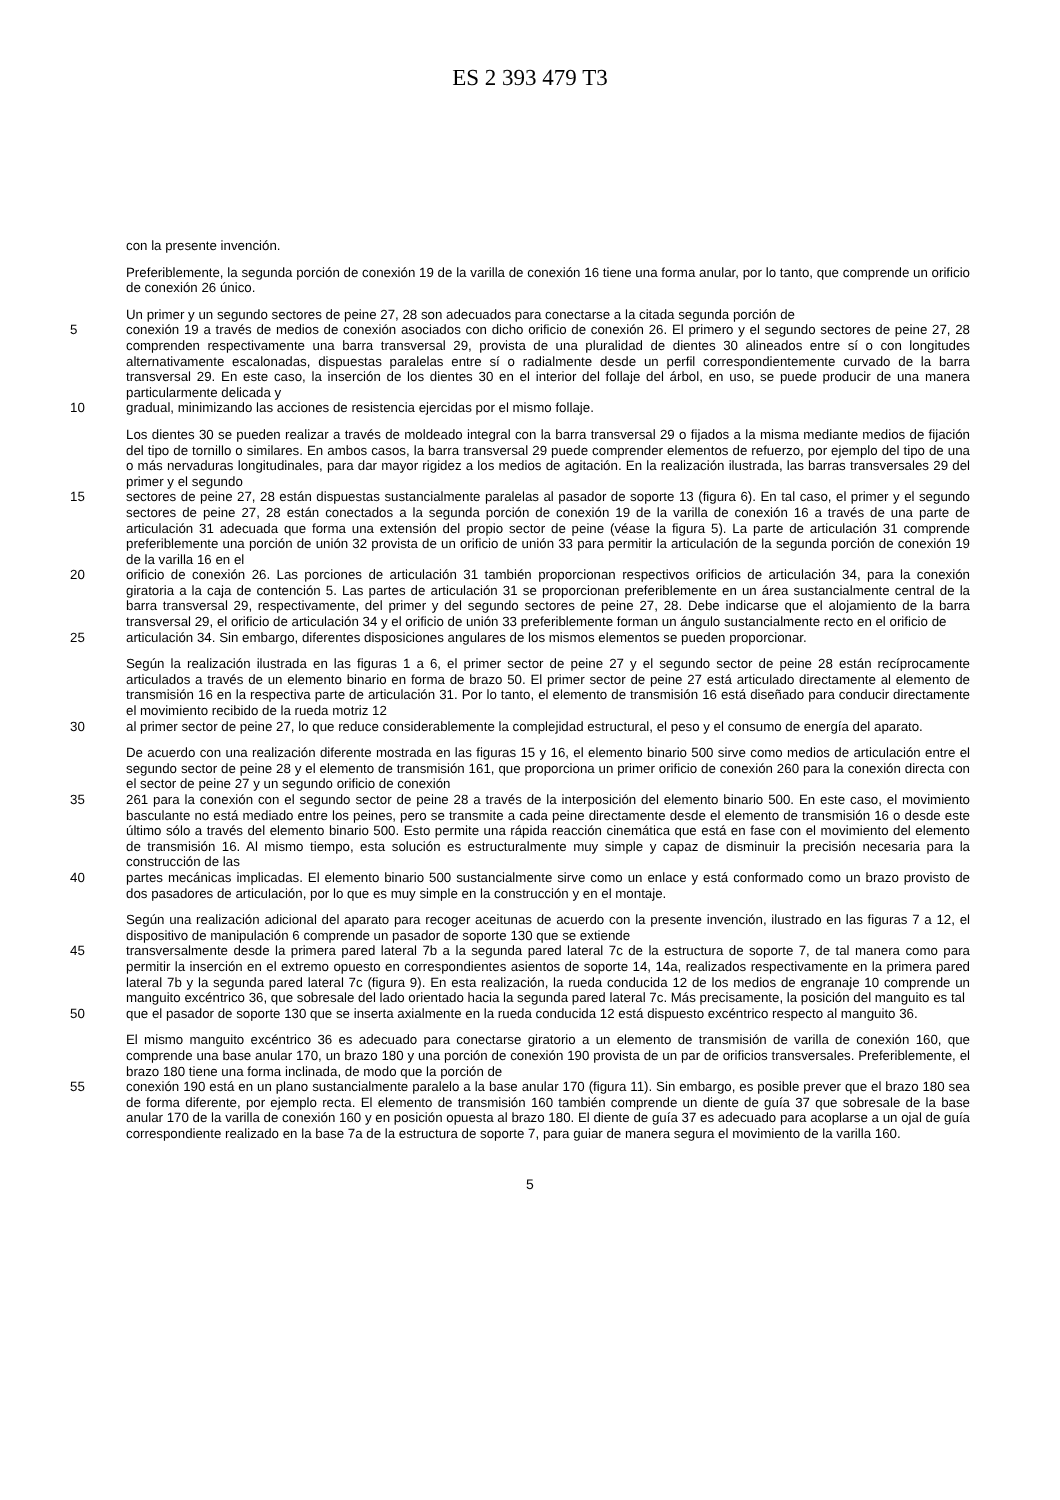ES 2 393 479 T3
con la presente invención.
Preferiblemente, la segunda porción de conexión 19 de la varilla de conexión 16 tiene una forma anular, por lo tanto, que comprende un orificio de conexión 26 único.
Un primer y un segundo sectores de peine 27, 28 son adecuados para conectarse a la citada segunda porción de
5 conexión 19 a través de medios de conexión asociados con dicho orificio de conexión 26. El primero y el segundo sectores de peine 27, 28 comprenden respectivamente una barra transversal 29, provista de una pluralidad de dientes 30 alineados entre sí o con longitudes alternativamente escalonadas, dispuestas paralelas entre sí o radialmente desde un perfil correspondientemente curvado de la barra transversal 29. En este caso, la inserción de los dientes 30 en el interior del follaje del árbol, en uso, se puede producir de una manera particularmente delicada y
10 gradual, minimizando las acciones de resistencia ejercidas por el mismo follaje.
Los dientes 30 se pueden realizar a través de moldeado integral con la barra transversal 29 o fijados a la misma mediante medios de fijación del tipo de tornillo o similares. En ambos casos, la barra transversal 29 puede comprender elementos de refuerzo, por ejemplo del tipo de una o más nervaduras longitudinales, para dar mayor rigidez a los medios de agitación. En la realización ilustrada, las barras transversales 29 del primer y el segundo
15 sectores de peine 27, 28 están dispuestas sustancialmente paralelas al pasador de soporte 13 (figura 6). En tal caso, el primer y el segundo sectores de peine 27, 28 están conectados a la segunda porción de conexión 19 de la varilla de conexión 16 a través de una parte de articulación 31 adecuada que forma una extensión del propio sector de peine (véase la figura 5). La parte de articulación 31 comprende preferiblemente una porción de unión 32 provista de un orificio de unión 33 para permitir la articulación de la segunda porción de conexión 19 de la varilla 16 en el
20 orificio de conexión 26. Las porciones de articulación 31 también proporcionan respectivos orificios de articulación 34, para la conexión giratoria a la caja de contención 5. Las partes de articulación 31 se proporcionan preferiblemente en un área sustancialmente central de la barra transversal 29, respectivamente, del primer y del segundo sectores de peine 27, 28. Debe indicarse que el alojamiento de la barra transversal 29, el orificio de articulación 34 y el orificio de unión 33 preferiblemente forman un ángulo sustancialmente recto en el orificio de
25 articulación 34. Sin embargo, diferentes disposiciones angulares de los mismos elementos se pueden proporcionar.
Según la realización ilustrada en las figuras 1 a 6, el primer sector de peine 27 y el segundo sector de peine 28 están recíprocamente articulados a través de un elemento binario en forma de brazo 50. El primer sector de peine 27 está articulado directamente al elemento de transmisión 16 en la respectiva parte de articulación 31. Por lo tanto, el elemento de transmisión 16 está diseñado para conducir directamente el movimiento recibido de la rueda motriz 12
30 al primer sector de peine 27, lo que reduce considerablemente la complejidad estructural, el peso y el consumo de energía del aparato.
De acuerdo con una realización diferente mostrada en las figuras 15 y 16, el elemento binario 500 sirve como medios de articulación entre el segundo sector de peine 28 y el elemento de transmisión 161, que proporciona un primer orificio de conexión 260 para la conexión directa con el sector de peine 27 y un segundo orificio de conexión
35 261 para la conexión con el segundo sector de peine 28 a través de la interposición del elemento binario 500. En este caso, el movimiento basculante no está mediado entre los peines, pero se transmite a cada peine directamente desde el elemento de transmisión 16 o desde este último sólo a través del elemento binario 500. Esto permite una rápida reacción cinemática que está en fase con el movimiento del elemento de transmisión 16. Al mismo tiempo, esta solución es estructuralmente muy simple y capaz de disminuir la precisión necesaria para la construcción de las
40 partes mecánicas implicadas. El elemento binario 500 sustancialmente sirve como un enlace y está conformado como un brazo provisto de dos pasadores de articulación, por lo que es muy simple en la construcción y en el montaje.
Según una realización adicional del aparato para recoger aceitunas de acuerdo con la presente invención, ilustrado en las figuras 7 a 12, el dispositivo de manipulación 6 comprende un pasador de soporte 130 que se extiende
45 transversalmente desde la primera pared lateral 7b a la segunda pared lateral 7c de la estructura de soporte 7, de tal manera como para permitir la inserción en el extremo opuesto en correspondientes asientos de soporte 14, 14a, realizados respectivamente en la primera pared lateral 7b y la segunda pared lateral 7c (figura 9). En esta realización, la rueda conducida 12 de los medios de engranaje 10 comprende un manguito excéntrico 36, que sobresale del lado orientado hacia la segunda pared lateral 7c. Más precisamente, la posición del manguito es tal
50 que el pasador de soporte 130 que se inserta axialmente en la rueda conducida 12 está dispuesto excéntrico respecto al manguito 36.
El mismo manguito excéntrico 36 es adecuado para conectarse giratorio a un elemento de transmisión de varilla de conexión 160, que comprende una base anular 170, un brazo 180 y una porción de conexión 190 provista de un par de orificios transversales. Preferiblemente, el brazo 180 tiene una forma inclinada, de modo que la porción de
55 conexión 190 está en un plano sustancialmente paralelo a la base anular 170 (figura 11). Sin embargo, es posible prever que el brazo 180 sea de forma diferente, por ejemplo recta. El elemento de transmisión 160 también comprende un diente de guía 37 que sobresale de la base anular 170 de la varilla de conexión 160 y en posición opuesta al brazo 180. El diente de guía 37 es adecuado para acoplarse a un ojal de guía correspondiente realizado en la base 7a de la estructura de soporte 7, para guiar de manera segura el movimiento de la varilla 160.
5